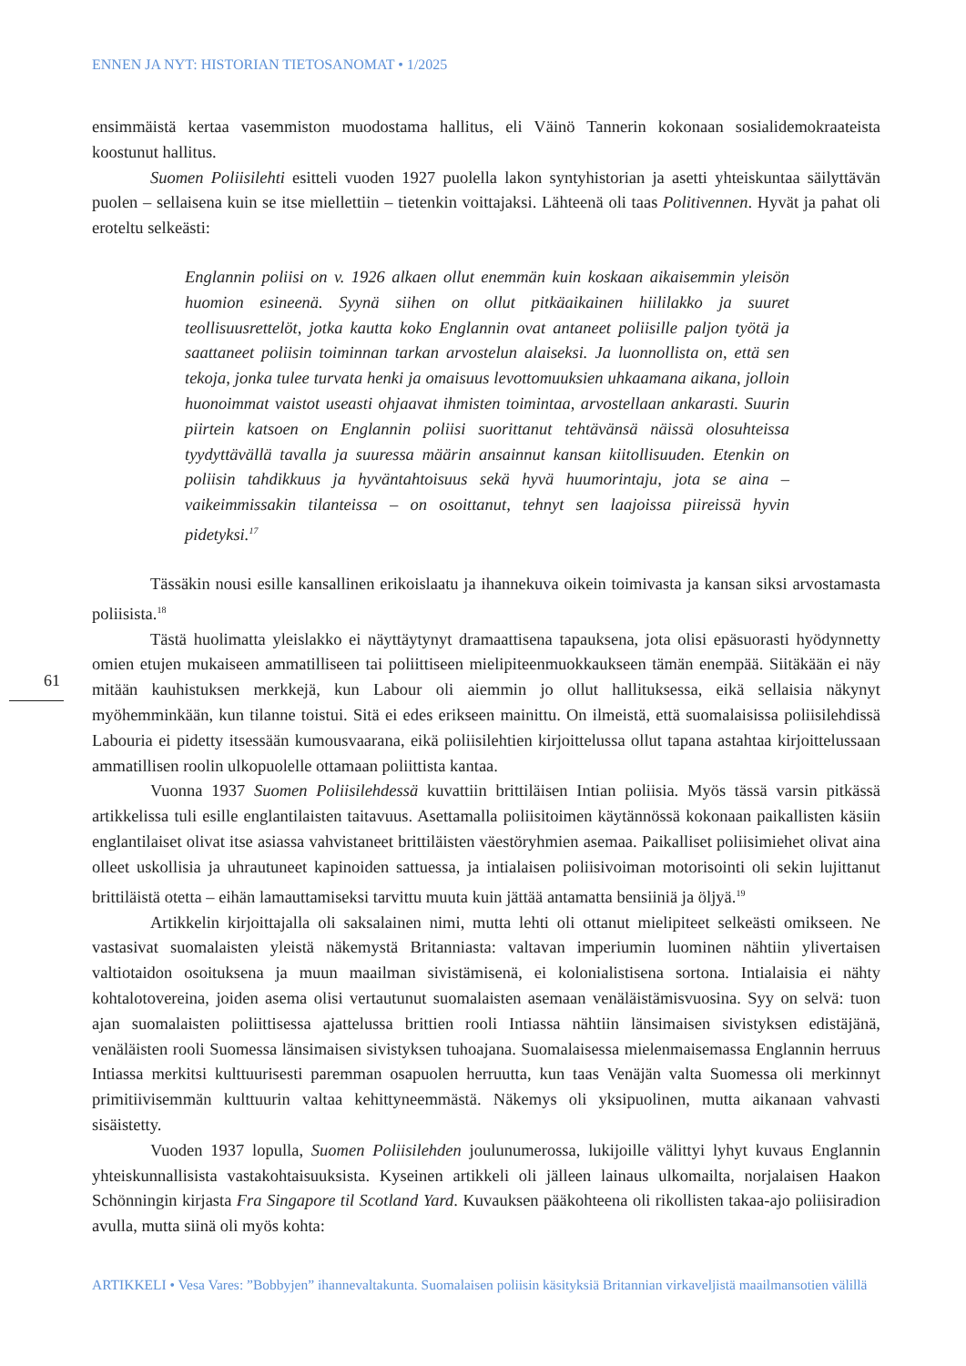ENNEN JA NYT: HISTORIAN TIETOSANOMAT • 1/2025
ensimmäistä kertaa vasemmiston muodostama hallitus, eli Väinö Tannerin kokonaan sosialidemokraateista koostunut hallitus.
Suomen Poliisilehti esitteli vuoden 1927 puolella lakon syntyhistorian ja asetti yhteiskuntaa säilyttävän puolen – sellaisena kuin se itse miellettiin – tietenkin voittajaksi. Lähteenä oli taas Politivennen. Hyvät ja pahat oli eroteltu selkeästi:
Englannin poliisi on v. 1926 alkaen ollut enemmän kuin koskaan aikaisemmin yleisön huomion esineenä. Syynä siihen on ollut pitkäaikainen hiililakko ja suuret teollisuusrettelöt, jotka kautta koko Englannin ovat antaneet poliisille paljon työtä ja saattaneet poliisin toiminnan tarkan arvostelun alaiseksi. Ja luonnollista on, että sen tekoja, jonka tulee turvata henki ja omaisuus levottomuuksien uhkaamana aikana, jolloin huonoimmat vaistot useasti ohjaavat ihmisten toimintaa, arvostellaan ankarasti. Suurin piirtein katsoen on Englannin poliisi suorittanut tehtävänsä näissä olosuhteissa tyydyttävällä tavalla ja suuressa määrin ansainnut kansan kiitollisuuden. Etenkin on poliisin tahdikkuus ja hyväntahtoisuus sekä hyvä huumorintaju, jota se aina – vaikeimmissakin tilanteissa – on osoittanut, tehnyt sen laajoissa piireissä hyvin pidetyksi.<sup>17</sup>
Tässäkin nousi esille kansallinen erikoislaatu ja ihannekuva oikein toimivasta ja kansan siksi arvostamasta poliisista.<sup>18</sup>
Tästä huolimatta yleislakko ei näyttäytynyt dramaattisena tapauksena, jota olisi epäsuorasti hyödynnetty omien etujen mukaiseen ammatilliseen tai poliittiseen mielipiteenmuokkaukseen tämän enempää. Siitäkään ei näy mitään kauhistuksen merkkejä, kun Labour oli aiemmin jo ollut hallituksessa, eikä sellaisia näkynyt myöhemminkään, kun tilanne toistui. Sitä ei edes erikseen mainittu. On ilmeistä, että suomalaisissa poliisilehdissä Labouria ei pidetty itsessään kumousvaarana, eikä poliisilehtien kirjoittelussa ollut tapana astahtaa kirjoittelussaan ammatillisen roolin ulkopuolelle ottamaan poliittista kantaa.
Vuonna 1937 Suomen Poliisilehdessä kuvattiin brittiläisen Intian poliisia. Myös tässä varsin pitkässä artikkelissa tuli esille englantilaisten taitavuus. Asettamalla poliisitoimen käytännössä kokonaan paikallisten käsiin englantilaiset olivat itse asiassa vahvistaneet brittiläisten väestöryhmien asemaa. Paikalliset poliisimiehet olivat aina olleet uskollisia ja uhrautuneet kapinoiden sattuessa, ja intialaisen poliisivoiman motorisointi oli sekin lujittanut brittiläistä otetta – eihän lamauttamiseksi tarvittu muuta kuin jättää antamatta bensiiniä ja öljyä.<sup>19</sup>
Artikkelin kirjoittajalla oli saksalainen nimi, mutta lehti oli ottanut mielipiteet selkeästi omikseen. Ne vastasivat suomalaisten yleistä näkemystä Britanniasta: valtavan imperiumin luominen nähtiin ylivertaisen valtiotaidon osoituksena ja muun maailman sivistämisenä, ei kolonialistisena sortona. Intialaisia ei nähty kohtalotovereina, joiden asema olisi vertautunut suomalaisten asemaan venäläistämisvuosina. Syy on selvä: tuon ajan suomalaisten poliittisessa ajattelussa brittien rooli Intiassa nähtiin länsimaisen sivistyksen edistäjänä, venäläisten rooli Suomessa länsimaisen sivistyksen tuhoajana. Suomalaisessa mielenmaisemassa Englannin herruus Intiassa merkitsi kulttuurisesti paremman osapuolen herruutta, kun taas Venäjän valta Suomessa oli merkinnyt primitiivisemmän kulttuurin valtaa kehittyneemmästä. Näkemys oli yksipuolinen, mutta aikanaan vahvasti sisäistetty.
Vuoden 1937 lopulla, Suomen Poliisilehden joulunumerossa, lukijoille välittyi lyhyt kuvaus Englannin yhteiskunnallisista vastakohtaisuuksista. Kyseinen artikkeli oli jälleen lainaus ulkomailta, norjalaisen Haakon Schönningin kirjasta Fra Singapore til Scotland Yard. Kuvauksen pääkohteena oli rikollisten takaa-ajo poliisiradion avulla, mutta siinä oli myös kohta:
61
ARTIKKELI • Vesa Vares: ”Bobbyjen” ihannevaltakunta. Suomalaisen poliisin käsityksiä Britannian virkaveljistä maailmansotien välillä